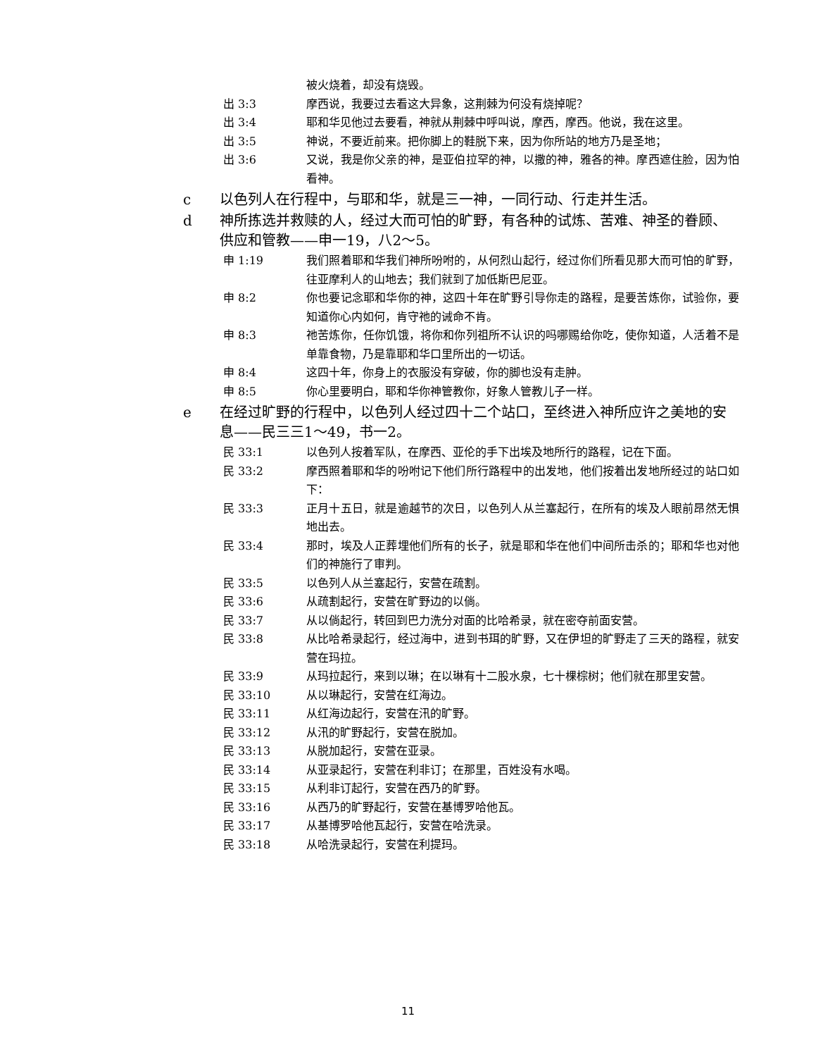被火烧着，却没有烧毁。
出 3:3 摩西说，我要过去看这大异象，这荆棘为何没有烧掉呢？
出 3:4 耶和华见他过去要看，神就从荆棘中呼叫说，摩西，摩西。他说，我在这里。
出 3:5 神说，不要近前来。把你脚上的鞋脱下来，因为你所站的地方乃是圣地；
出 3:6 又说，我是你父亲的神，是亚伯拉罕的神，以撒的神，雅各的神。摩西遮住脸，因为怕看神。
c 以色列人在行程中，与耶和华，就是三一神，一同行动、行走并生活。
d 神所拣选并救赎的人，经过大而可怕的旷野，有各种的试炼、苦难、神圣的眷顾、供应和管教——申一19，八2～5。
申 1:19 我们照着耶和华我们神所吩咐的，从何烈山起行，经过你们所看见那大而可怕的旷野，往亚摩利人的山地去；我们就到了加低斯巴尼亚。
申 8:2 你也要记念耶和华你的神，这四十年在旷野引导你走的路程，是要苦炼你，试验你，要知道你心内如何，肯守祂的诫命不肯。
申 8:3 祂苦炼你，任你饥饿，将你和你列祖所不认识的吗哪赐给你吃，使你知道，人活着不是单靠食物，乃是靠耶和华口里所出的一切话。
申 8:4 这四十年，你身上的衣服没有穿破，你的脚也没有走肿。
申 8:5 你心里要明白，耶和华你神管教你，好象人管教儿子一样。
e 在经过旷野的行程中，以色列人经过四十二个站口，至终进入神所应许之美地的安息——民三三1～49，书一2。
民 33:1 以色列人按着军队，在摩西、亚伦的手下出埃及地所行的路程，记在下面。
民 33:2 摩西照着耶和华的吩咐记下他们所行路程中的出发地，他们按着出发地所经过的站口如下：
民 33:3 正月十五日，就是逾越节的次日，以色列人从兰塞起行，在所有的埃及人眼前昂然无惧地出去。
民 33:4 那时，埃及人正葬埋他们所有的长子，就是耶和华在他们中间所击杀的；耶和华也对他们的神施行了审判。
民 33:5 以色列人从兰塞起行，安营在疏割。
民 33:6 从疏割起行，安营在旷野边的以倘。
民 33:7 从以倘起行，转回到巴力洗分对面的比哈希录，就在密夺前面安营。
民 33:8 从比哈希录起行，经过海中，进到书珥的旷野，又在伊坦的旷野走了三天的路程，就安营在玛拉。
民 33:9 从玛拉起行，来到以琳；在以琳有十二股水泉，七十棵棕树；他们就在那里安营。
民 33:10 从以琳起行，安营在红海边。
民 33:11 从红海边起行，安营在汛的旷野。
民 33:12 从汛的旷野起行，安营在脱加。
民 33:13 从脱加起行，安营在亚录。
民 33:14 从亚录起行，安营在利非订；在那里，百姓没有水喝。
民 33:15 从利非订起行，安营在西乃的旷野。
民 33:16 从西乃的旷野起行，安营在基博罗哈他瓦。
民 33:17 从基博罗哈他瓦起行，安营在哈洗录。
民 33:18 从哈洗录起行，安营在利提玛。
11